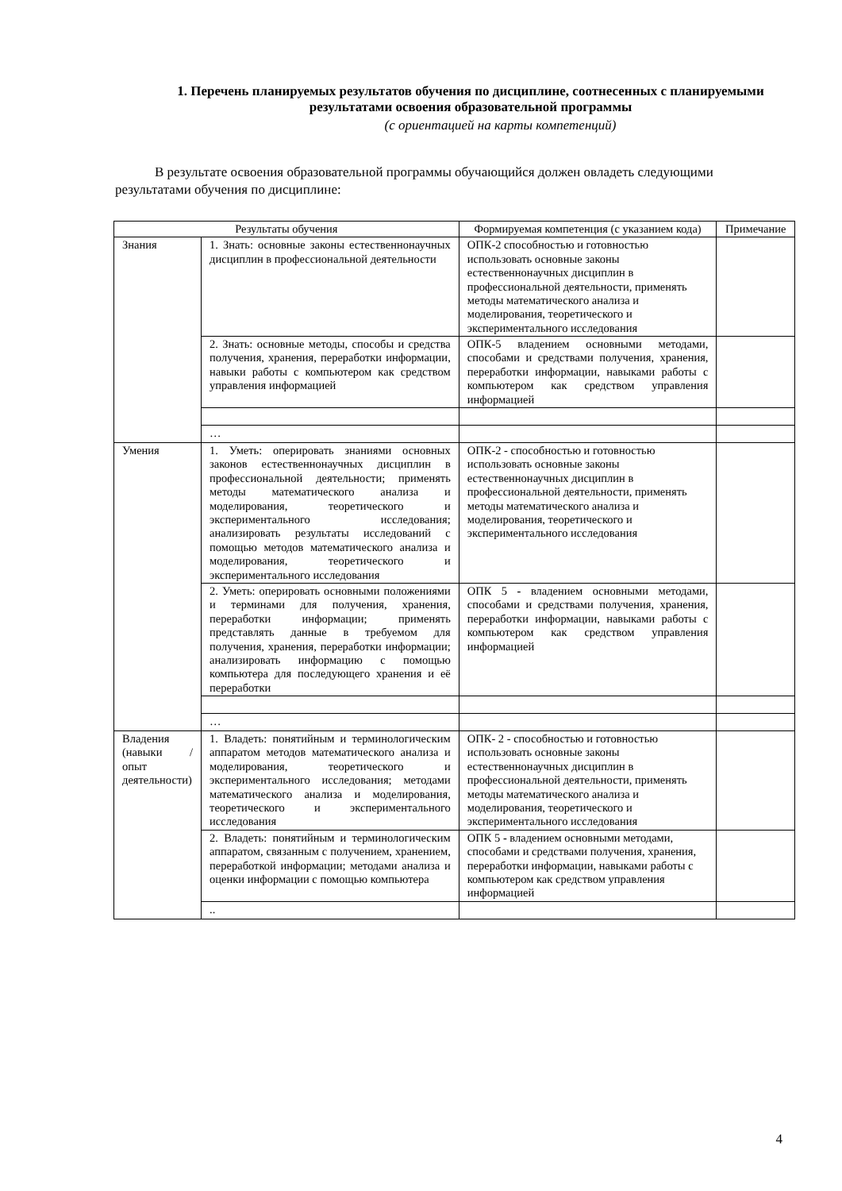1. Перечень планируемых результатов обучения по дисциплине, соотнесенных с планируемыми результатами освоения образовательной программы
(с ориентацией на карты компетенций)
В результате освоения образовательной программы обучающийся должен овладеть следующими результатами обучения по дисциплине:
| Результаты обучения | | Формируемая компетенция (с указанием кода) | Примечание |
| --- | --- | --- | --- |
| Знания | 1. Знать: основные законы естественнонаучных дисциплин в профессиональной деятельности | ОПК-2 способностью и готовностью использовать основные законы естественнонаучных дисциплин в профессиональной деятельности, применять методы математического анализа и моделирования, теоретического и экспериментального исследования | |
| | 2. Знать: основные методы, способы и средства получения, хранения, переработки информации, навыки работы с компьютером как средством управления информацией | ОПК-5 владением основными методами, способами и средствами получения, хранения, переработки информации, навыками работы с компьютером как средством управления информацией | |
| | … | | |
| Умения | 1. Уметь: оперировать знаниями основных законов естественнонаучных дисциплин в профессиональной деятельности; применять методы математического анализа и моделирования, теоретического и экспериментального исследования; анализировать результаты исследований с помощью методов математического анализа и моделирования, теоретического и экспериментального исследования | ОПК-2 - способностью и готовностью использовать основные законы естественнонаучных дисциплин в профессиональной деятельности, применять методы математического анализа и моделирования, теоретического и экспериментального исследования | |
| | 2. Уметь: оперировать основными положениями и терминами для получения, хранения, переработки информации; применять представлять данные в требуемом для получения, хранения, переработки информации; анализировать информацию с помощью компьютера для последующего хранения и её переработки | ОПК 5 - владением основными методами, способами и средствами получения, хранения, переработки информации, навыками работы с компьютером как средством управления информацией | |
| | … | | |
| Владения (навыки / опыт деятельности) | 1. Владеть: понятийным и терминологическим аппаратом методов математического анализа и моделирования, теоретического и экспериментального исследования; методами математического анализа и моделирования, теоретического и экспериментального исследования | ОПК- 2 - способностью и готовностью использовать основные законы естественнонаучных дисциплин в профессиональной деятельности, применять методы математического анализа и моделирования, теоретического и экспериментального исследования | |
| | 2. Владеть: понятийным и терминологическим аппаратом, связанным с получением, хранением, переработкой информации; методами анализа и оценки информации с помощью компьютера | ОПК 5 - владением основными методами, способами и средствами получения, хранения, переработки информации, навыками работы с компьютером как средством управления информацией | |
| | .. | | |
4